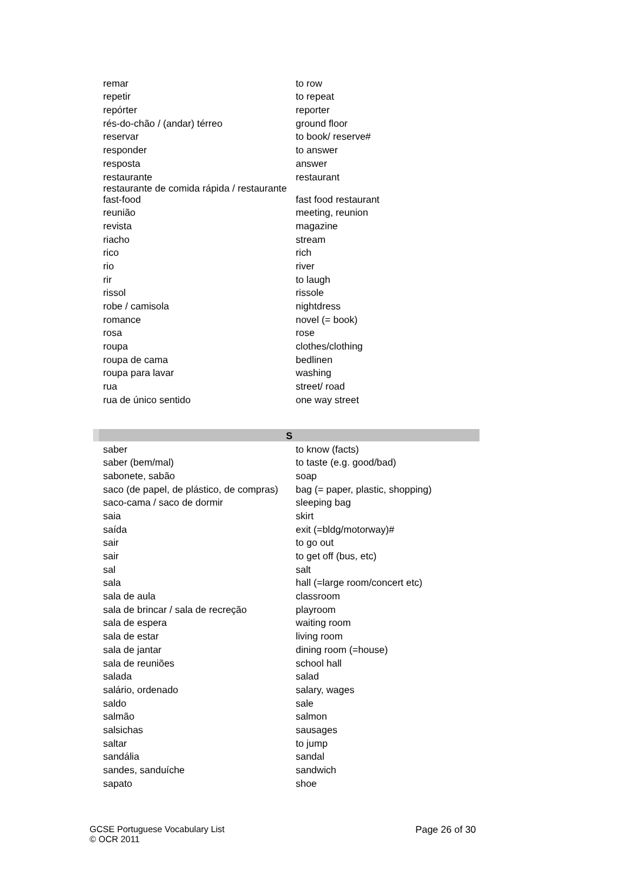| remar | to row |
| repetir | to repeat |
| repórter | reporter |
| rés-do-chão / (andar) térreo | ground floor |
| reservar | to book/ reserve# |
| responder | to answer |
| resposta | answer |
| restaurante | restaurant |
| restaurante de comida rápida / restaurante fast-food | fast food restaurant |
| reunião | meeting, reunion |
| revista | magazine |
| riacho | stream |
| rico | rich |
| rio | river |
| rir | to laugh |
| rissol | rissole |
| robe / camisola | nightdress |
| romance | novel (= book) |
| rosa | rose |
| roupa | clothes/clothing |
| roupa de cama | bedlinen |
| roupa para lavar | washing |
| rua | street/ road |
| rua de único sentido | one way street |
| S | |
| saber | to know (facts) |
| saber (bem/mal) | to taste (e.g. good/bad) |
| sabonete, sabão | soap |
| saco (de papel, de plástico, de compras) | bag (= paper, plastic, shopping) |
| saco-cama / saco de dormir | sleeping bag |
| saia | skirt |
| saída | exit (=bldg/motorway)# |
| sair | to go out |
| sair | to get off (bus, etc) |
| sal | salt |
| sala | hall (=large room/concert etc) |
| sala de aula | classroom |
| sala de brincar / sala de recreção | playroom |
| sala de espera | waiting room |
| sala de estar | living room |
| sala de jantar | dining room (=house) |
| sala de reuniões | school hall |
| salada | salad |
| salário, ordenado | salary, wages |
| saldo | sale |
| salmão | salmon |
| salsichas | sausages |
| saltar | to jump |
| sandália | sandal |
| sandes, sanduíche | sandwich |
| sapato | shoe |
GCSE Portuguese Vocabulary List
© OCR 2011
Page 26 of 30